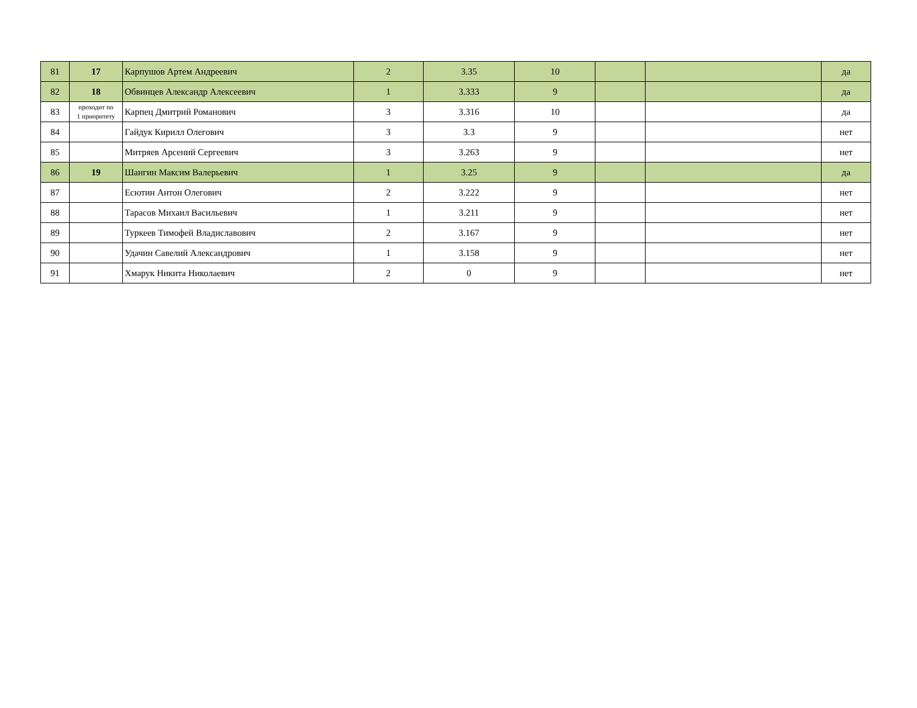| 81 | 17 | Карпушов Артем Андреевич | 2 | 3.35 | 10 | | | да |
| 82 | 18 | Обвинцев Александр Алексеевич | 1 | 3.333 | 9 | | | да |
| 83 | проходит по 1 приоритету | Карпец Дмитрий Романович | 3 | 3.316 | 10 | | | да |
| 84 | | Гайдук Кирилл Олегович | 3 | 3.3 | 9 | | | нет |
| 85 | | Митряев Арсений Сергеевич | 3 | 3.263 | 9 | | | нет |
| 86 | 19 | Шангин Максим Валерьевич | 1 | 3.25 | 9 | | | да |
| 87 | | Есютин Антон Олегович | 2 | 3.222 | 9 | | | нет |
| 88 | | Тарасов Михаил Васильевич | 1 | 3.211 | 9 | | | нет |
| 89 | | Туркеев Тимофей Владиславович | 2 | 3.167 | 9 | | | нет |
| 90 | | Удачин Савелий Александрович | 1 | 3.158 | 9 | | | нет |
| 91 | | Хмарук Никита Николаевич | 2 | 0 | 9 | | | нет |